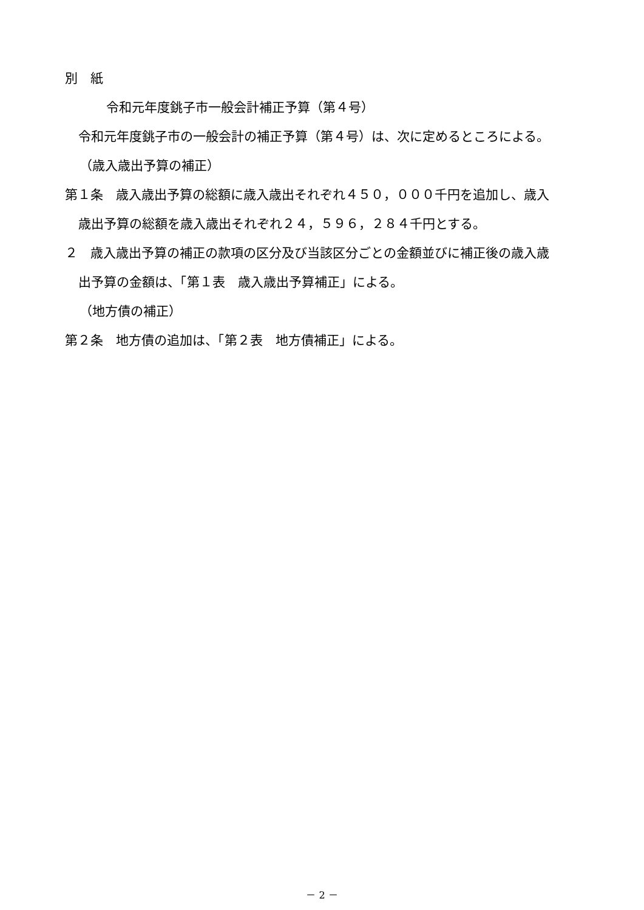別　紙
令和元年度銚子市一般会計補正予算（第４号）
令和元年度銚子市の一般会計の補正予算（第４号）は、次に定めるところによる。
（歳入歳出予算の補正）
第１条　歳入歳出予算の総額に歳入歳出それぞれ４５０，０００千円を追加し、歳入
歳出予算の総額を歳入歳出それぞれ２４，５９６，２８４千円とする。
２　歳入歳出予算の補正の款項の区分及び当該区分ごとの金額並びに補正後の歳入歳
出予算の金額は、「第１表　歳入歳出予算補正」による。
（地方債の補正）
第２条　地方債の追加は、「第２表　地方債補正」による。
－ 2 －